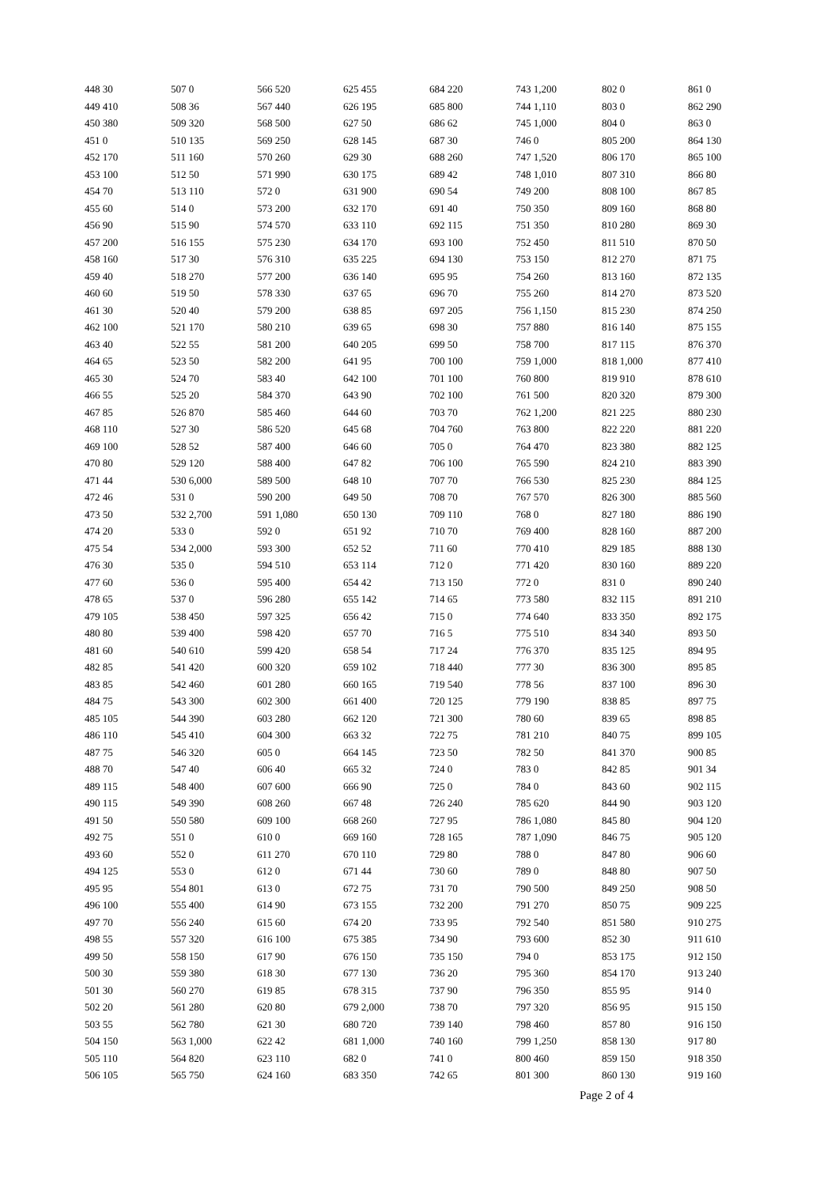448 30
449 410
450 380
451 0
452 170
453 100
454 70
455 60
456 90
457 200
458 160
459 40
460 60
461 30
462 100
463 40
464 65
465 30
466 55
467 85
468 110
469 100
470 80
471 44
472 46
473 50
474 20
475 54
476 30
477 60
478 65
479 105
480 80
481 60
482 85
483 85
484 75
485 105
486 110
487 75
488 70
489 115
490 115
491 50
492 75
493 60
494 125
495 95
496 100
497 70
498 55
499 50
500 30
501 30
502 20
503 55
504 150
505 110
506 105
507 0
508 36
509 320
510 135
511 160
512 50
513 110
514 0
515 90
516 155
517 30
518 270
519 50
520 40
521 170
522 55
523 50
524 70
525 20
526 870
527 30
528 52
529 120
530 6,000
531 0
532 2,700
533 0
534 2,000
535 0
536 0
537 0
538 450
539 400
540 610
541 420
542 460
543 300
544 390
545 410
546 320
547 40
548 400
549 390
550 580
551 0
552 0
553 0
554 801
555 400
556 240
557 320
558 150
559 380
560 270
561 280
562 780
563 1,000
564 820
565 750
566 520
567 440
568 500
569 250
570 260
571 990
572 0
573 200
574 570
575 230
576 310
577 200
578 330
579 200
580 210
581 200
582 200
583 40
584 370
585 460
586 520
587 400
588 400
589 500
590 200
591 1,080
592 0
593 300
594 510
595 400
596 280
597 325
598 420
599 420
600 320
601 280
602 300
603 280
604 300
605 0
606 40
607 600
608 260
609 100
610 0
611 270
612 0
613 0
614 90
615 60
616 100
617 90
618 30
619 85
620 80
621 30
622 42
623 110
624 160
625 455
626 195
627 50
628 145
629 30
630 175
631 900
632 170
633 110
634 170
635 225
636 140
637 65
638 85
639 65
640 205
641 95
642 100
643 90
644 60
645 68
646 60
647 82
648 10
649 50
650 130
651 92
652 52
653 114
654 42
655 142
656 42
657 70
658 54
659 102
660 165
661 400
662 120
663 32
664 145
665 32
666 90
667 48
668 260
669 160
670 110
671 44
672 75
673 155
674 20
675 385
676 150
677 130
678 315
679 2,000
680 720
681 1,000
682 0
683 350
684 220
685 800
686 62
687 30
688 260
689 42
690 54
691 40
692 115
693 100
694 130
695 95
696 70
697 205
698 30
699 50
700 100
701 100
702 100
703 70
704 760
705 0
706 100
707 70
708 70
709 110
710 70
711 60
712 0
713 150
714 65
715 0
716 5
717 24
718 440
719 540
720 125
721 300
722 75
723 50
724 0
725 0
726 240
727 95
728 165
729 80
730 60
731 70
732 200
733 95
734 90
735 150
736 20
737 90
738 70
739 140
740 160
741 0
742 65
743 1,200
744 1,110
745 1,000
746 0
747 1,520
748 1,010
749 200
750 350
751 350
752 450
753 150
754 260
755 260
756 1,150
757 880
758 700
759 1,000
760 800
761 500
762 1,200
763 800
764 470
765 590
766 530
767 570
768 0
769 400
770 410
771 420
772 0
773 580
774 640
775 510
776 370
777 30
778 56
779 190
780 60
781 210
782 50
783 0
784 0
785 620
786 1,080
787 1,090
788 0
789 0
790 500
791 270
792 540
793 600
794 0
795 360
796 350
797 320
798 460
799 1,250
800 460
801 300
802 0
803 0
804 0
805 200
806 170
807 310
808 100
809 160
810 280
811 510
812 270
813 160
814 270
815 230
816 140
817 115
818 1,000
819 910
820 320
821 225
822 220
823 380
824 210
825 230
826 300
827 180
828 160
829 185
830 160
831 0
832 115
833 350
834 340
835 125
836 300
837 100
838 85
839 65
840 75
841 370
842 85
843 60
844 90
845 80
846 75
847 80
848 80
849 250
850 75
851 580
852 30
853 175
854 170
855 95
856 95
857 80
858 130
859 150
860 130
861 0
862 290
863 0
864 130
865 100
866 80
867 85
868 80
869 30
870 50
871 75
872 135
873 520
874 250
875 155
876 370
877 410
878 610
879 300
880 230
881 220
882 125
883 390
884 125
885 560
886 190
887 200
888 130
889 220
890 240
891 210
892 175
893 50
894 95
895 85
896 30
897 75
898 85
899 105
900 85
901 34
902 115
903 120
904 120
905 120
906 60
907 50
908 50
909 225
910 275
911 610
912 150
913 240
914 0
915 150
916 150
917 80
918 350
919 160
Page 2 of 4